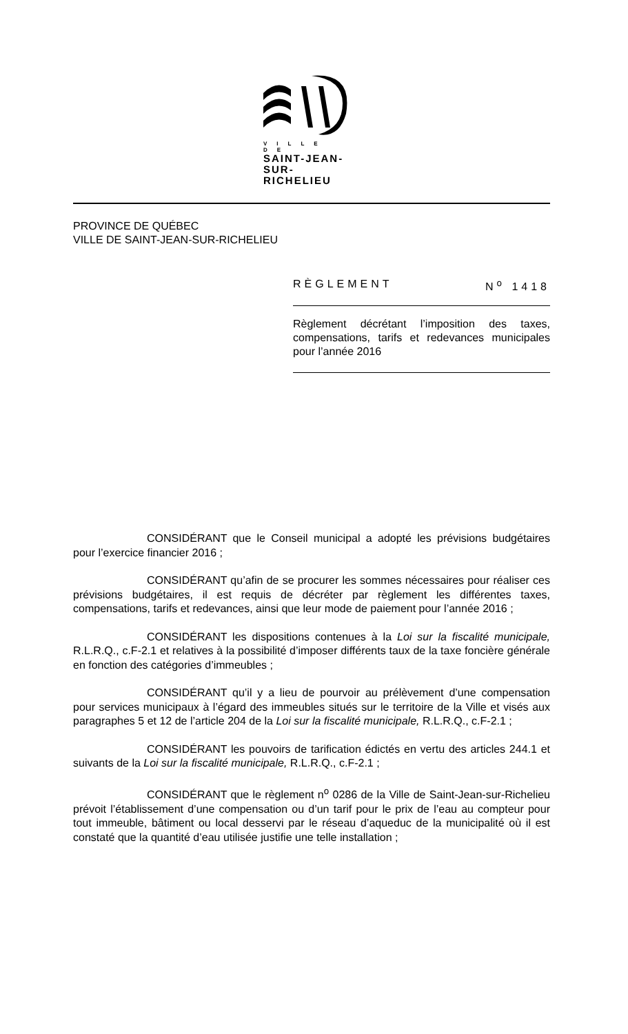VILLE DE
SAINT-JEAN-
SUR-RICHELIEU
PROVINCE DE QUÉBEC
VILLE DE SAINT-JEAN-SUR-RICHELIEU
RÈGLEMENT N<sup>o</sup> 1418
Règlement décrétant l’imposition des taxes, compensations, tarifs et redevances municipales pour l’année 2016
CONSIDÉRANT que le Conseil municipal a adopté les prévisions budgétaires pour l’exercice financier 2016 ;
CONSIDÉRANT qu’afin de se procurer les sommes nécessaires pour réaliser ces prévisions budgétaires, il est requis de décréter par règlement les différentes taxes, compensations, tarifs et redevances, ainsi que leur mode de paiement pour l’année 2016 ;
CONSIDÉRANT les dispositions contenues à la Loi sur la fiscalité municipale, R.L.R.Q., c.F-2.1 et relatives à la possibilité d’imposer différents taux de la taxe foncière générale en fonction des catégories d’immeubles ;
CONSIDÉRANT qu’il y a lieu de pourvoir au prélèvement d’une compensation pour services municipaux à l’égard des immeubles situés sur le territoire de la Ville et visés aux paragraphes 5 et 12 de l’article 204 de la Loi sur la fiscalité municipale, R.L.R.Q., c.F-2.1 ;
CONSIDÉRANT les pouvoirs de tarification édictés en vertu des articles 244.1 et suivants de la Loi sur la fiscalité municipale, R.L.R.Q., c.F-2.1 ;
CONSIDÉRANT que le règlement n<sup>o</sup> 0286 de la Ville de Saint-Jean-sur-Richelieu prévoit l’établissement d’une compensation ou d’un tarif pour le prix de l’eau au compteur pour tout immeuble, bâtiment ou local desservi par le réseau d’aqueduc de la municipalité où il est constaté que la quantité d’eau utilisée justifie une telle installation ;